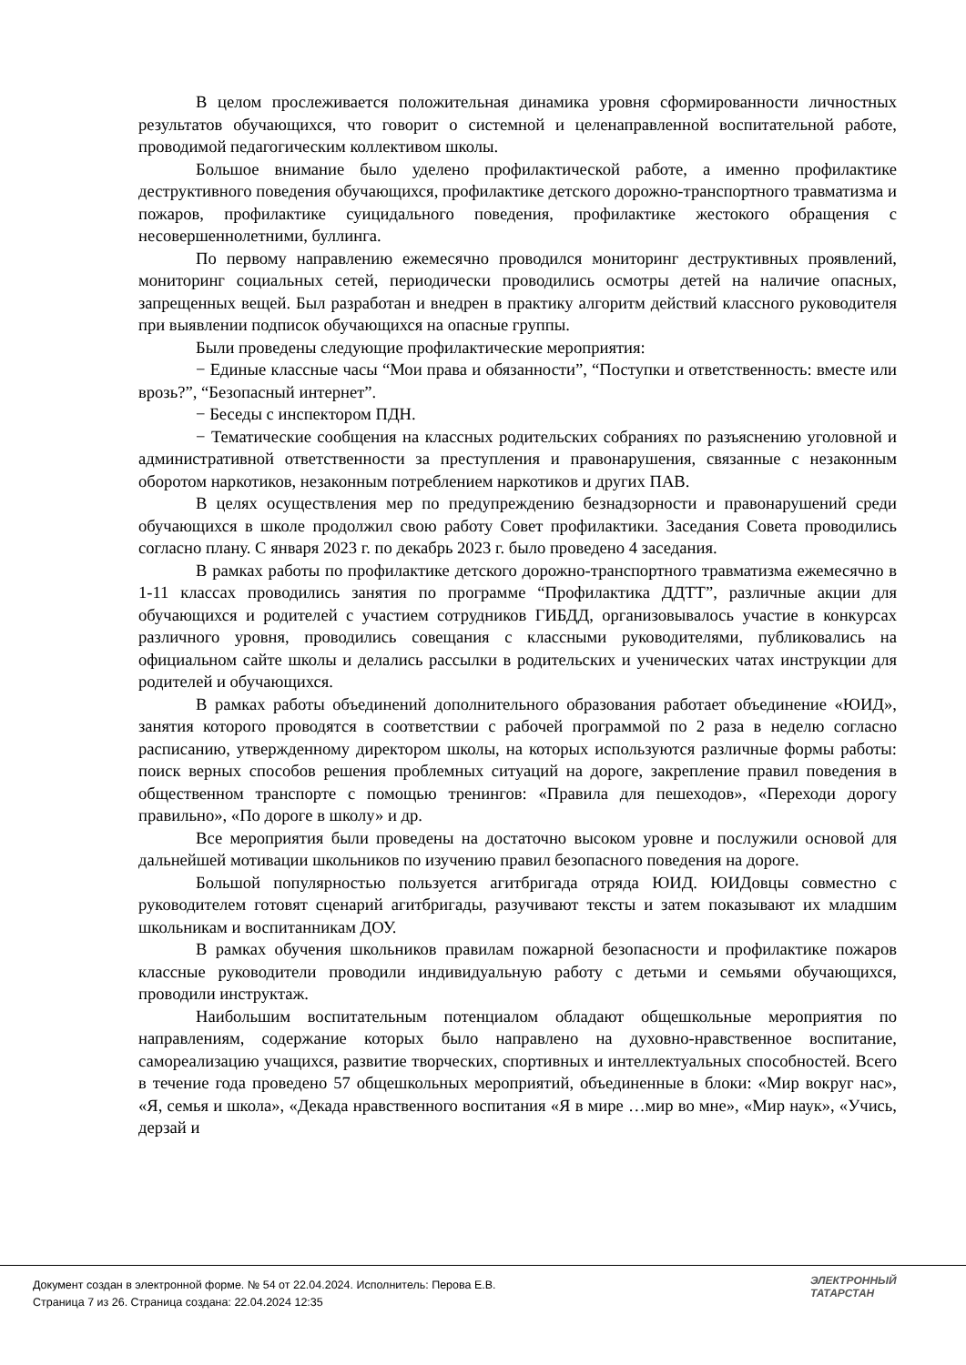В целом прослеживается положительная динамика уровня сформированности личностных результатов обучающихся, что говорит о системной и целенаправленной воспитательной работе, проводимой педагогическим коллективом школы.
Большое внимание было уделено профилактической работе, а именно профилактике деструктивного поведения обучающихся, профилактике детского дорожно-транспортного травматизма и пожаров, профилактике суицидального поведения, профилактике жестокого обращения с несовершеннолетними, буллинга.
По первому направлению ежемесячно проводился мониторинг деструктивных проявлений, мониторинг социальных сетей, периодически проводились осмотры детей на наличие опасных, запрещенных вещей. Был разработан и внедрен в практику алгоритм действий классного руководителя при выявлении подписок обучающихся на опасные группы.
Были проведены следующие профилактические мероприятия:
− Единые классные часы “Мои права и обязанности”, “Поступки и ответственность: вместе или врозь?”, “Безопасный интернет”.
− Беседы с инспектором ПДН.
− Тематические сообщения на классных родительских собраниях по разъяснению уголовной и административной ответственности за преступления и правонарушения, связанные с незаконным оборотом наркотиков, незаконным потреблением наркотиков и других ПАВ.
В целях осуществления мер по предупреждению безнадзорности и правонарушений среди обучающихся в школе продолжил свою работу Совет профилактики. Заседания Совета проводились согласно плану. С января 2023 г. по декабрь 2023 г. было проведено 4 заседания.
В рамках работы по профилактике детского дорожно-транспортного травматизма ежемесячно в 1-11 классах проводились занятия по программе “Профилактика ДДТТ”, различные акции для обучающихся и родителей с участием сотрудников ГИБДД, организовывалось участие в конкурсах различного уровня, проводились совещания с классными руководителями, публиковались на официальном сайте школы и делались рассылки в родительских и ученических чатах инструкции для родителей и обучающихся.
В рамках работы объединений дополнительного образования работает объединение «ЮИД», занятия которого проводятся в соответствии с рабочей программой по 2 раза в неделю согласно расписанию, утвержденному директором школы, на которых используются различные формы работы: поиск верных способов решения проблемных ситуаций на дороге, закрепление правил поведения в общественном транспорте с помощью тренингов: «Правила для пешеходов», «Переходи дорогу правильно», «По дороге в школу» и др.
Все мероприятия были проведены на достаточно высоком уровне и послужили основой для дальнейшей мотивации школьников по изучению правил безопасного поведения на дороге.
Большой популярностью пользуется агитбригада отряда ЮИД. ЮИДовцы совместно с руководителем готовят сценарий агитбригады, разучивают тексты и затем показывают их младшим школьникам и воспитанникам ДОУ.
В рамках обучения школьников правилам пожарной безопасности и профилактике пожаров классные руководители проводили индивидуальную работу с детьми и семьями обучающихся, проводили инструктаж.
Наибольшим воспитательным потенциалом обладают общешкольные мероприятия по направлениям, содержание которых было направлено на духовно-нравственное воспитание, самореализацию учащихся, развитие творческих, спортивных и интеллектуальных способностей. Всего в течение года проведено 57 общешкольных мероприятий, объединенные в блоки: «Мир вокруг нас», «Я, семья и школа», «Декада нравственного воспитания «Я в мире …мир во мне», «Мир наук», «Учись, дерзай и
Документ создан в электронной форме. № 54 от 22.04.2024. Исполнитель: Перова Е.В.
Страница 7 из 26. Страница создана: 22.04.2024 12:35
ЭЛЕКТРОННЫЙ
ТАТАРСТАН